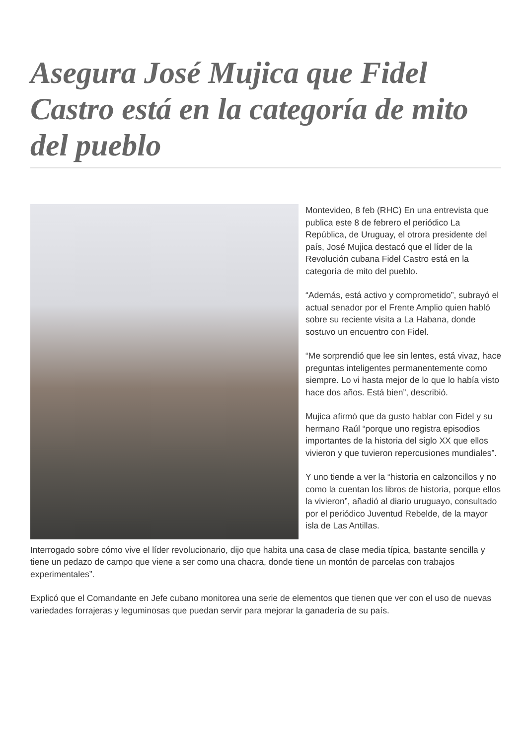Asegura José Mujica que Fidel Castro está en la categoría de mito del pueblo
Montevideo, 8 feb (RHC) En una entrevista que publica este 8 de febrero el periódico La República, de Uruguay, el otrora presidente del país, José Mujica destacó que el líder de la Revolución cubana Fidel Castro está en la categoría de mito del pueblo.
“Además, está activo y comprometido”, subrayó el actual senador por el Frente Amplio quien habló sobre su reciente visita a La Habana, donde sostuvo un encuentro con Fidel.
“Me sorprendió que lee sin lentes, está vivaz, hace preguntas inteligentes permanentemente como siempre. Lo vi hasta mejor de lo que lo había visto hace dos años. Está bien”, describió.
Mujica afirmó que da gusto hablar con Fidel y su hermano Raúl “porque uno registra episodios importantes de la historia del siglo XX que ellos vivieron y que tuvieron repercusiones mundiales”.
Y uno tiende a ver la “historia en calzoncillos y no como la cuentan los libros de historia, porque ellos la vivieron”, añadió al diario uruguayo, consultado por el periódico Juventud Rebelde, de la mayor isla de Las Antillas.
Interrogado sobre cómo vive el líder revolucionario, dijo que habita una casa de clase media típica, bastante sencilla y tiene un pedazo de campo que viene a ser como una chacra, donde tiene un montón de parcelas con trabajos experimentales”.
Explicó que el Comandante en Jefe cubano monitorea una serie de elementos que tienen que ver con el uso de nuevas variedades forrajeras y leguminosas que puedan servir para mejorar la ganadería de su país.